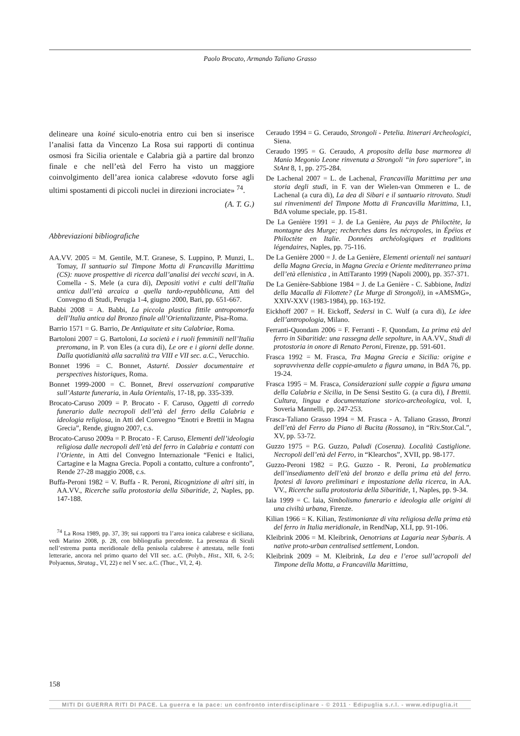Paolo Brocato, Armando Taliano Grasso
delineare una koiné siculo-enotria entro cui ben si inserisce l’analisi fatta da Vincenzo La Rosa sui rapporti di continua osmosi fra Sicilia orientale e Calabria già a partire dal bronzo finale e che nell’età del Ferro ha visto un maggiore coinvolgimento dell’area ionica calabrese «dovuto forse agli ultimi spostamenti di piccoli nuclei in direzioni incrociate» <sup>74</sup>.
(A. T. G.)
Abbreviazioni bibliografiche
AA.VV. 2005 = M. Gentile, M.T. Granese, S. Luppino, P. Munzi, L. Tomay, Il santuario sul Timpone Motta di Francavilla Marittima (CS): nuove prospettive di ricerca dall’analisi dei vecchi scavi, in A. Comella - S. Mele (a cura di), Depositi votivi e culti dell’Italia antica dall’età arcaica a quella tardo-repubblicana, Atti del Convegno di Studi, Perugia 1-4, giugno 2000, Bari, pp. 651-667.
Babbi 2008 = A. Babbi, La piccola plastica fittile antropomorfa dell’Italia antica dal Bronzo finale all’Orientalizzante, Pisa-Roma.
Barrio 1571 = G. Barrio, De Antiquitate et situ Calabriae, Roma.
Bartoloni 2007 = G. Bartoloni, La società e i ruoli femminili nell’Italia preromana, in P. von Eles (a cura di), Le ore e i giorni delle donne. Dalla quotidianità alla sacralità tra VIII e VII sec. a.C., Verucchio.
Bonnet 1996 = C. Bonnet, Astarté. Dossier documentaire et perspectives historiques, Roma.
Bonnet 1999-2000 = C. Bonnet, Brevi osservazioni comparative sull’Astarte funeraria, in Aula Orientalis, 17-18, pp. 335-339.
Brocato-Caruso 2009 = P. Brocato - F. Caruso, Oggetti di corredo funerario dalle necropoli dell’età del ferro della Calabria e ideologia religiosa, in Atti del Convegno “Enotri e Brettii in Magna Grecia”, Rende, giugno 2007, c.s.
Brocato-Caruso 2009a = P. Brocato - F. Caruso, Elementi dell’ideologia religiosa dalle necropoli dell’età del ferro in Calabria e contatti con l’Oriente, in Atti del Convegno Internazionale “Fenici e Italici, Cartagine e la Magna Grecia. Popoli a contatto, culture a confronto”, Rende 27-28 maggio 2008, c.s.
Buffa-Peroni 1982 = V. Buffa - R. Peroni, Ricognizione di altri siti, in AA.VV., Ricerche sulla protostoria della Sibaritide, 2, Naples, pp. 147-188.
<sup>74</sup> La Rosa 1989, pp. 37, 39; sui rapporti tra l’area ionica calabrese e siciliana, vedi Marino 2008, p. 28, con bibliografia precedente. La presenza di Siculi nell’estrema punta meridionale della penisola calabrese è attestata, nelle fonti letterarie, ancora nel primo quarto del VII sec. a.C. (Polyb., Hist., XII, 6, 2-5; Polyaenus, Stratag., VI, 22) e nel V sec. a.C. (Thuc., VI, 2, 4).
Ceraudo 1994 = G. Ceraudo, Strongoli - Petelia. Itinerari Archeologici, Siena.
Ceraudo 1995 = G. Ceraudo, A proposito della base marmorea di Manio Megonio Leone rinvenuta a Strongoli “in foro superiore”, in StAnt 8, 1, pp. 275-284.
De Lachenal 2007 = L. de Lachenal, Francavilla Marittima per una storia degli studi, in F. van der Wielen-van Ommeren e L. de Lachenal (a cura di), La dea di Sibari e il santuario ritrovato. Studi sui rinvenimenti del Timpone Motta di Francavilla Marittima, I.1, BdA volume speciale, pp. 15-81.
De La Genière 1991 = J. de La Genière, Au pays de Philoctète, la montagne des Murge; recherches dans les nécropoles, in Épéios et Philoctète en Italie. Données archéologiques et traditions légendaires, Naples, pp. 75-116.
De La Genière 2000 = J. de La Genière, Elementi orientali nei santuari della Magna Grecia, in Magna Grecia e Oriente mediterraneo prima dell’età ellenistica , in AttiTaranto 1999 (Napoli 2000), pp. 357-371.
De La Genière-Sabbione 1984 = J. de La Genière - C. Sabbione, Indizi della Macalla di Filottete? (Le Murge di Strongoli), in «AMSMG», XXIV-XXV (1983-1984), pp. 163-192.
Eickhoff 2007 = H. Eickoff, Sedersi in C. Wulf (a cura di), Le idee dell’antropologia, Milano.
Ferranti-Quondam 2006 = F. Ferranti - F. Quondam, La prima età del ferro in Sibaritide: una rassegna delle sepolture, in AA.VV., Studi di protostoria in onore di Renato Peroni, Firenze, pp. 591-601.
Frasca 1992 = M. Frasca, Tra Magna Grecia e Sicilia: origine e sopravvivenza delle coppie-amuleto a figura umana, in BdA 76, pp. 19-24.
Frasca 1995 = M. Frasca, Considerazioni sulle coppie a figura umana della Calabria e Sicilia, in De Sensi Sestito G. (a cura di), I Brettii. Cultura, lingua e documentazione storico-archeologica, vol. I, Soveria Mannelli, pp. 247-253.
Frasca-Taliano Grasso 1994 = M. Frasca - A. Taliano Grasso, Bronzi dell’età del Ferro da Piano di Bucita (Rossano), in “Riv.Stor.Cal.”, XV, pp. 53-72.
Guzzo 1975 = P.G. Guzzo, Paludi (Cosenza). Località Castiglione. Necropoli dell’età del Ferro, in “Klearchos”, XVII, pp. 98-177.
Guzzo-Peroni 1982 = P.G. Guzzo - R. Peroni, La problematica dell’insediamento dell’età del bronzo e della prima età del ferro. Ipotesi di lavoro preliminari e impostazione della ricerca, in AA. VV., Ricerche sulla protostoria della Sibaritide, 1, Naples, pp. 9-34.
Iaia 1999 = C. Iaia, Simbolismo funerario e ideologia alle origini di una civiltà urbana, Firenze.
Kilian 1966 = K. Kilian, Testimonianze di vita religiosa della prima età del ferro in Italia meridionale, in RendNap, XLI, pp. 91-106.
Kleibrink 2006 = M. Kleibrink, Oenotrians at Lagaria near Sybaris. A native proto-urban centralised settlement, London.
Kleibrink 2009 = M. Kleibrink, La dea e l’eroe sull’acropoli del Timpone della Motta, a Francavilla Marittima,
158
MITI DI GUERRA RITI DI PACE. La guerra e la pace: un confronto interdisciplinare - © 2011 · Edipuglia s.r.l. - www.edipuglia.it